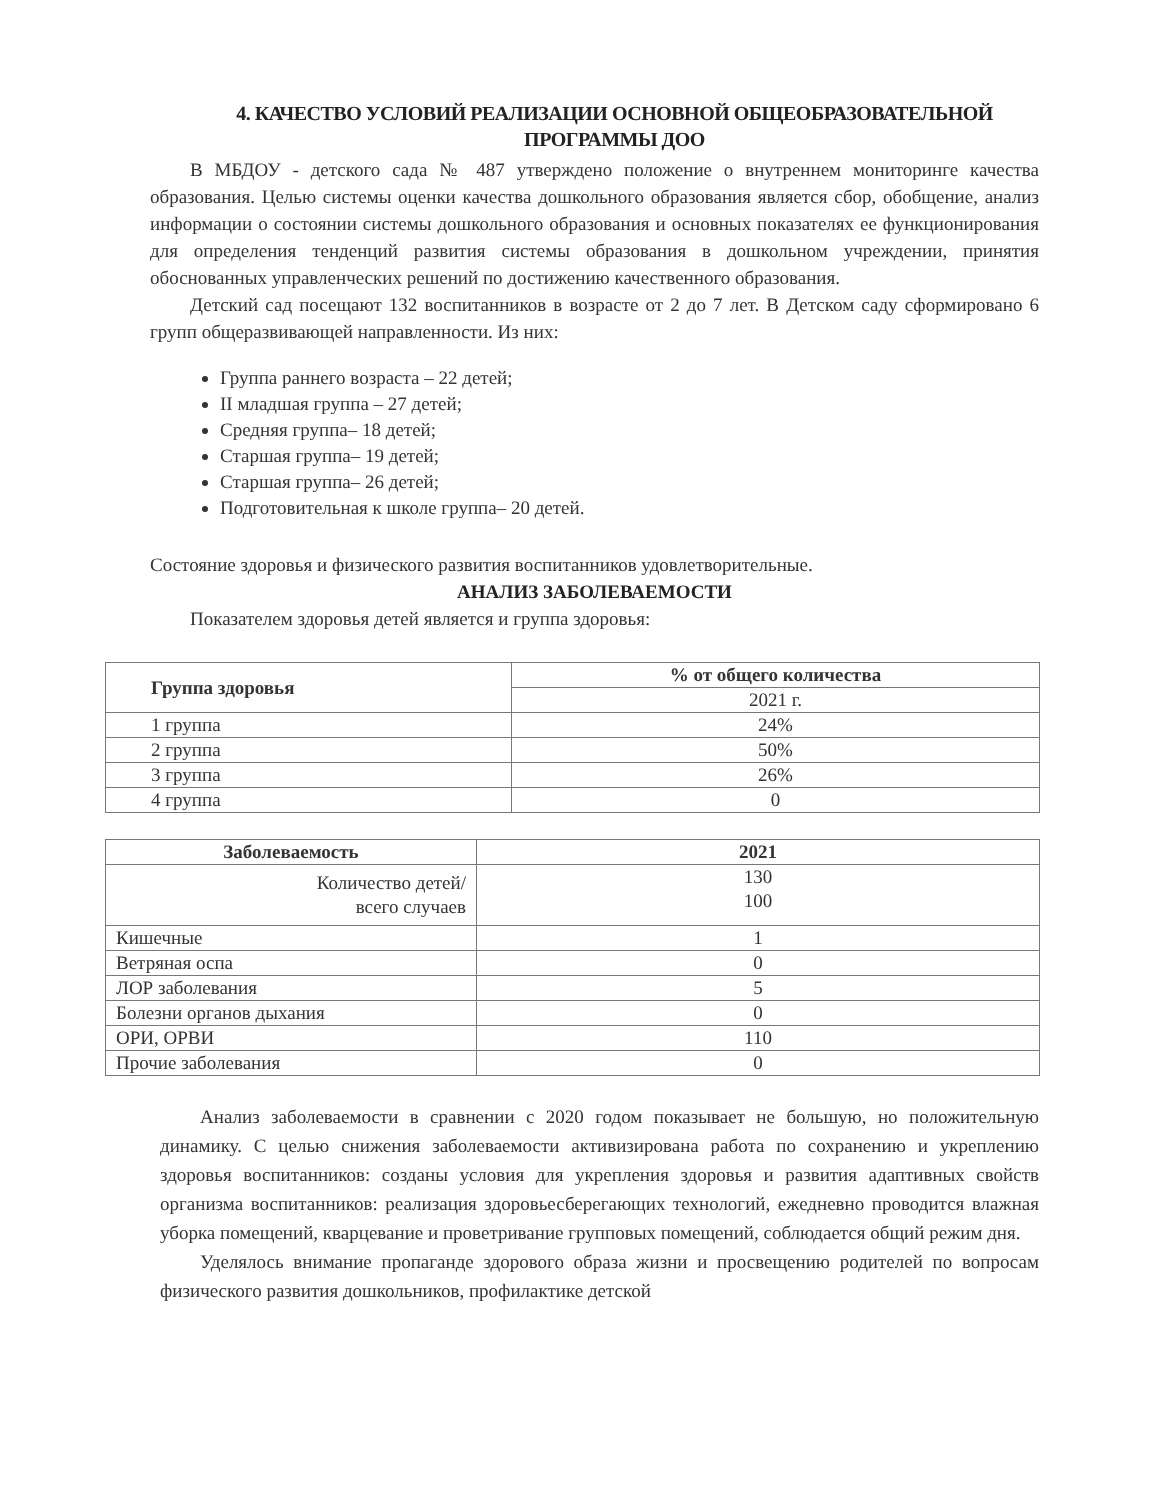4. КАЧЕСТВО УСЛОВИЙ РЕАЛИЗАЦИИ ОСНОВНОЙ ОБЩЕОБРАЗОВАТЕЛЬНОЙ ПРОГРАММЫ ДОО
В МБДОУ - детского сада № 487 утверждено положение о внутреннем мониторинге качества образования. Целью системы оценки качества дошкольного образования является сбор, обобщение, анализ информации о состоянии системы дошкольного образования и основных показателях ее функционирования для определения тенденций развития системы образования в дошкольном учреждении, принятия обоснованных управленческих решений по достижению качественного образования.
Детский сад посещают 132 воспитанников в возрасте от 2 до 7 лет. В Детском саду сформировано 6 групп общеразвивающей направленности. Из них:
Группа раннего возраста – 22 детей;
II младшая группа – 27 детей;
Средняя группа– 18 детей;
Старшая группа– 19 детей;
Старшая группа– 26 детей;
Подготовительная к школе группа– 20 детей.
Состояние здоровья и физического развития воспитанников удовлетворительные.
АНАЛИЗ ЗАБОЛЕВАЕМОСТИ
Показателем здоровья детей является и группа здоровья:
| Группа здоровья | % от общего количества |
| --- | --- |
| | 2021 г. |
| 1 группа | 24% |
| 2 группа | 50% |
| 3 группа | 26% |
| 4 группа | 0 |
| Заболеваемость | 2021 |
| --- | --- |
| Количество детей/ всего случаев | 130 100 |
| Кишечные | 1 |
| Ветряная оспа | 0 |
| ЛОР заболевания | 5 |
| Болезни органов дыхания | 0 |
| ОРИ, ОРВИ | 110 |
| Прочие заболевания | 0 |
Анализ заболеваемости в сравнении с 2020 годом показывает не большую, но положительную динамику. С целью снижения заболеваемости активизирована работа по сохранению и укреплению здоровья воспитанников: созданы условия для укрепления здоровья и развития адаптивных свойств организма воспитанников: реализация здоровьесберегающих технологий, ежедневно проводится влажная уборка помещений, кварцевание и проветривание групповых помещений, соблюдается общий режим дня.
Уделялось внимание пропаганде здорового образа жизни и просвещению родителей по вопросам физического развития дошкольников, профилактике детской